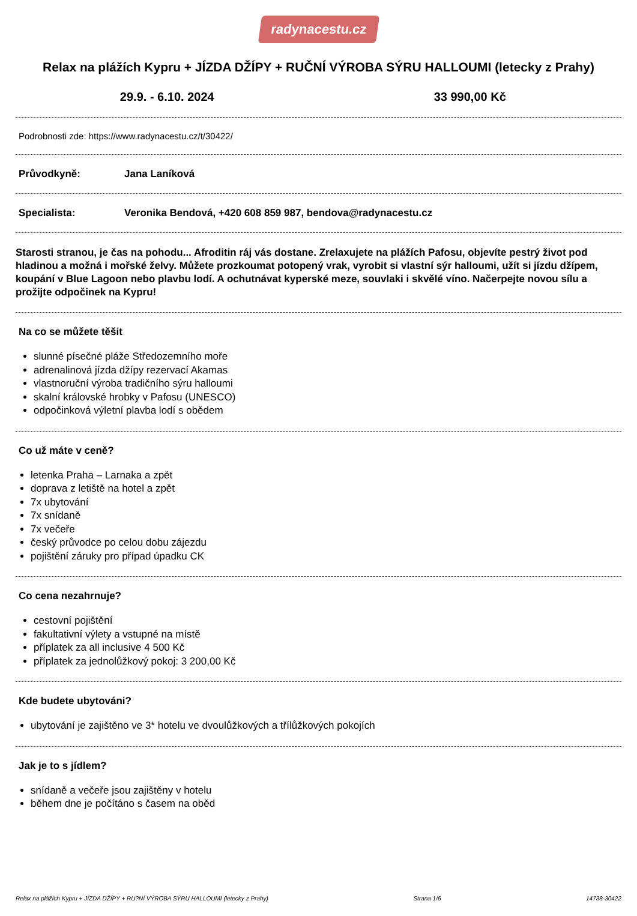radynacestu.cz
Relax na plážích Kypru + JÍZDA DŽÍPY + RUČNÍ VÝROBA SÝRU HALLOUMI (letecky z Prahy)
29.9. - 6.10. 2024 33 990,00 Kč
Podrobnosti zde: https://www.radynacestu.cz/t/30422/
Průvodkyně: Jana Laníková
Specialista: Veronika Bendová, +420 608 859 987, bendova@radynacestu.cz
Starosti stranou, je čas na pohodu... Afroditin ráj vás dostane. Zrelaxujete na plážích Pafosu, objevíte pestrý život pod hladinou a možná i mořské želvy. Můžete prozkoumat potopený vrak, vyrobit si vlastní sýr halloumi, užít si jízdu džípem, koupání v Blue Lagoon nebo plavbu lodí. A ochutnávat kyperské meze, souvlaki i skvělé víno. Načerpejte novou sílu a prožijte odpočinek na Kypru!
Na co se můžete těšit
slunné písečné pláže Středozemního moře
adrenalinová jízda džípy rezervací Akamas
vlastnoruční výroba tradičního sýru halloumi
skalní královské hrobky v Pafosu (UNESCO)
odpočinková výletní plavba lodí s obědem
Co už máte v ceně?
letenka Praha – Larnaka a zpět
doprava z letiště na hotel a zpět
7x ubytování
7x snídaně
7x večeře
český průvodce po celou dobu zájezdu
pojištění záruky pro případ úpadku CK
Co cena nezahrnuje?
cestovní pojištění
fakultativní výlety a vstupné na místě
příplatek za all inclusive 4 500 Kč
příplatek za jednolůžkový pokoj: 3 200,00 Kč
Kde budete ubytováni?
ubytování je zajištěno ve 3* hotelu ve dvoulůžkových a třílůžkových pokojích
Jak je to s jídlem?
snídaně a večeře jsou zajištěny v hotelu
během dne je počítáno s časem na oběd
Relax na plážích Kypru + JÍZDA DŽÍPY + RU?NÍ VÝROBA SÝRU HALLOUMI (letecky z Prahy) Strana 1/6 14738-30422